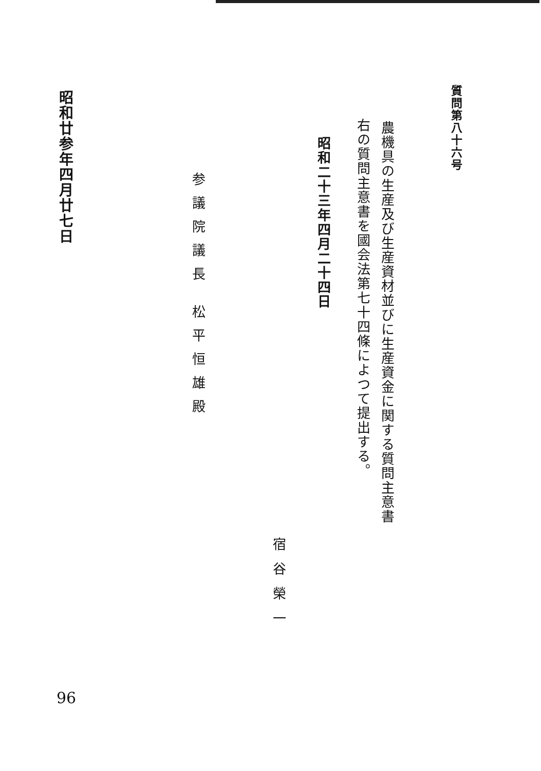質問第八十六号
農機具の生産及び生産資材並びに生産資金に関する質問主意書
右の質問主意書を國会法第七十四條によつて提出する。
昭和二十三年四月二十四日
宿谷榮一
参議院議長 松平恒雄殿
昭和廿参年四月廿七日
96